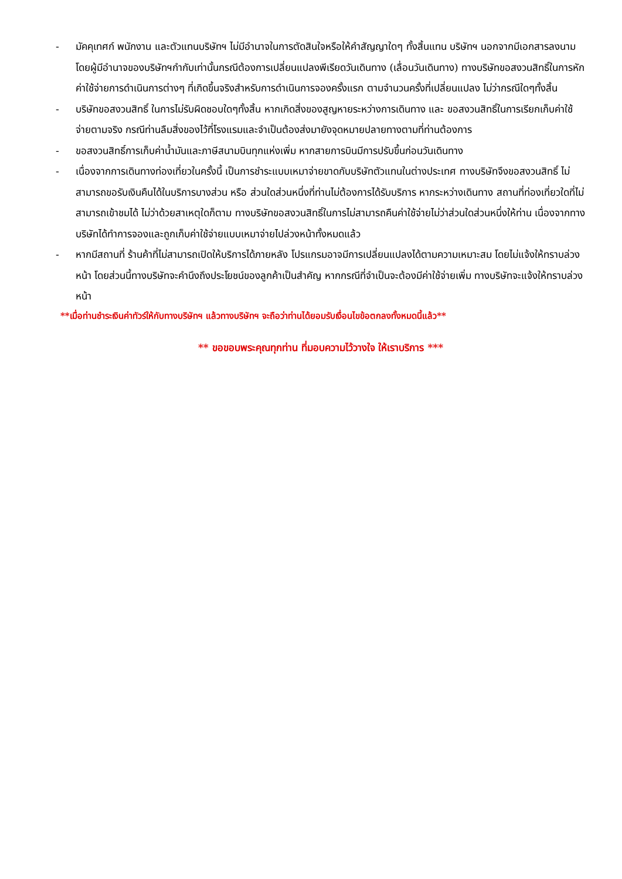- มัคคุเทศก์ พนักงาน และตัวแทนบริษัทฯ ไม่มีอำนาจในการตัดสินใจหรือให้คำสัญญาใดๆ ทั้งสิ้นแทน บริษัทฯ นอกจากมีเอกสารลงนามโดยผู้มีอำนาจของบริษัทฯกำกับเท่านั้นกรณีต้องการเปลี่ยนแปลงพีเรียดวันเดินทาง (เลื่อนวันเดินทาง) ทางบริษัทขอสงวนสิทธิ์ในการหักค่าใช้จ่ายการดำเนินการต่างๆ ที่เกิดขึ้นจริงสำหรับการดำเนินการจองครั้งแรก ตามจำนวนครั้งที่เปลี่ยนแปลง ไม่ว่ากรณีใดๆทั้งสิ้น
- บริษัทขอสงวนสิทธิ์ ในการไม่รับผิดชอบใดๆทั้งสิ้น หากเกิดสิ่งของสูญหายระหว่างการเดินทาง และ ขอสงวนสิทธิ์ในการเรียกเก็บค่าใช้จ่ายตามจริง กรณีท่านลืมสิ่งของไว้ที่โรงแรมและจำเป็นต้องส่งมายังจุดหมายปลายทางตามที่ท่านต้องการ
- ขอสงวนสิทธิ์การเก็บค่าน้ำมันและภาษีสนามบินทุกแห่งเพิ่ม หากสายการบินมีการปรับขึ้นก่อนวันเดินทาง
- เนื่องจากการเดินทางท่องเที่ยวในครั้งนี้ เป็นการชำระแบบเหมาจ่ายขาดกับบริษัทตัวแทนในต่างประเทศ ทางบริษัทจึงขอสงวนสิทธิ์ ไม่สามารถขอรับเงินคืนได้ในบริการบางส่วน หรือ ส่วนใดส่วนหนึ่งที่ท่านไม่ต้องการได้รับบริการ หากระหว่างเดินทาง สถานที่ท่องเที่ยวใดที่ไม่สามารถเข้าชมได้ ไม่ว่าด้วยสาเหตุใดก็ตาม ทางบริษัทขอสงวนสิทธิ์ในการไม่สามารถคืนค่าใช้จ่ายไม่ว่าส่วนใดส่วนหนึ่งให้ท่าน เนื่องจากทางบริษัทได้ทำการจองและถูกเก็บค่าใช้จ่ายแบบเหมาจ่ายไปล่วงหน้าทั้งหมดแล้ว
- หากมีสถานที่ ร้านค้าที่ไม่สามารถเปิดให้บริการได้ภายหลัง โปรแกรมอาจมีการเปลี่ยนแปลงได้ตามความเหมาะสม โดยไม่แจ้งให้ทราบล่วงหน้า โดยส่วนนี้ทางบริษัทจะคำนึงถึงประโยชน์ของลูกค้าเป็นสำคัญ หากกรณีที่จำเป็นจะต้องมีค่าใช้จ่ายเพิ่ม ทางบริษัทจะแจ้งให้ทราบล่วงหน้า
**เมื่อท่านชำระเงินค่าทัวร์ให้กับทางบริษัทฯ แล้วทางบริษัทฯ จะถือว่าท่านได้ยอมรับเงื่อนไขข้อตกลงทั้งหมดนี้แล้ว**
** ขอขอบพระคุณทุกท่าน ที่มอบความไว้วางใจ ให้เราบริการ ***